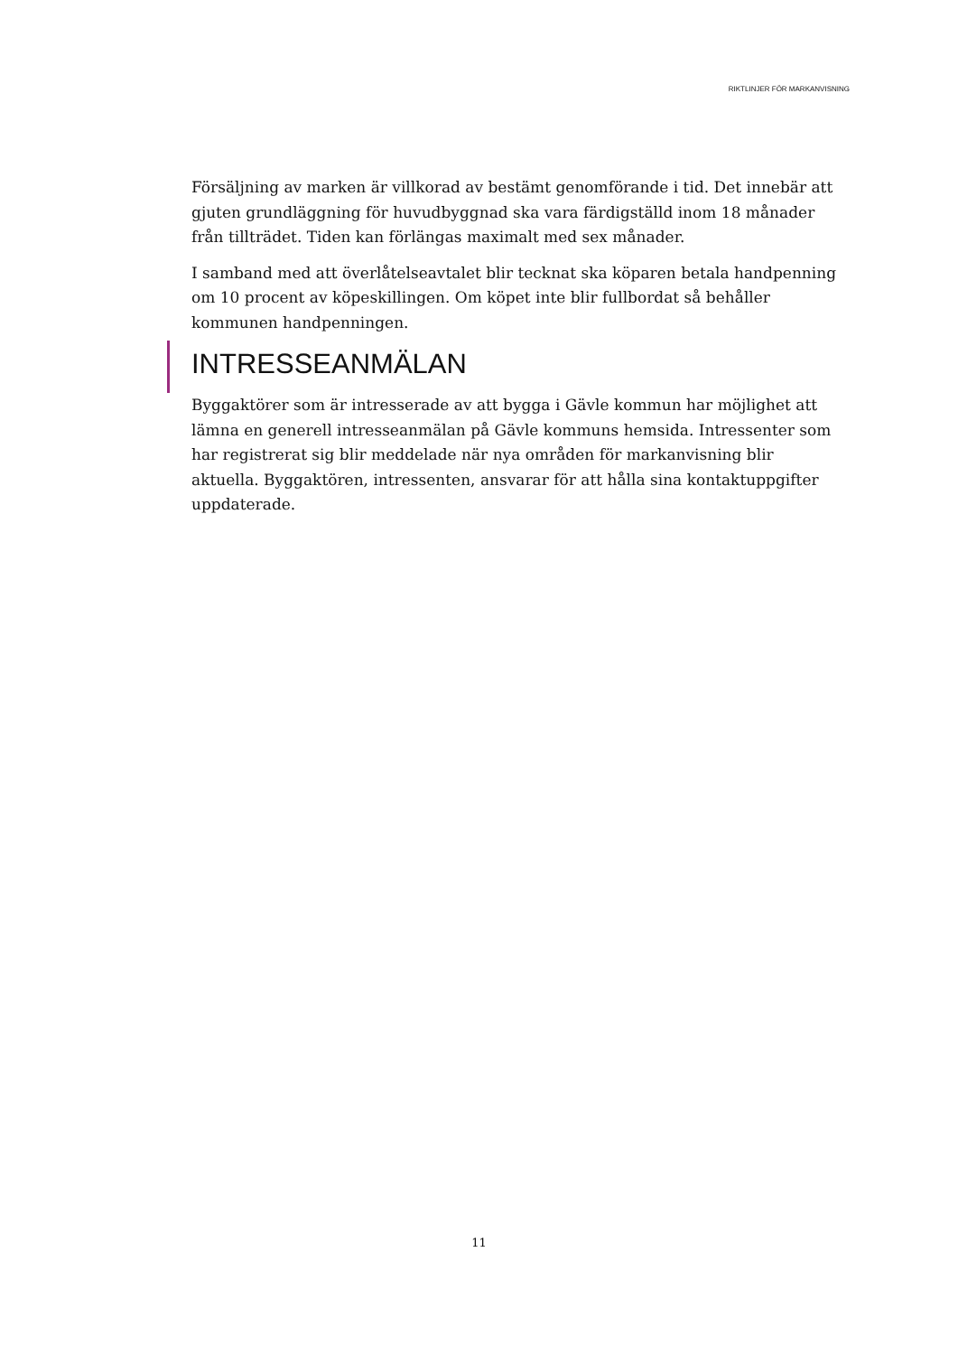RIKTLINJER FÖR MARKANVISNING
Försäljning av marken är villkorad av bestämt genomförande i tid. Det innebär att gjuten grundläggning för huvudbyggnad ska vara färdigställd inom 18 månader från tillträdet. Tiden kan förlängas maximalt med sex månader.
I samband med att överlåtelseavtalet blir tecknat ska köparen betala handpenning om 10 procent av köpeskillingen. Om köpet inte blir fullbordat så behåller kommunen handpenningen.
INTRESSEANMÄLAN
Byggaktörer som är intresserade av att bygga i Gävle kommun har möjlighet att lämna en generell intresseanmälan på Gävle kommuns hemsida. Intressenter som har registrerat sig blir meddelade när nya områden för markanvisning blir aktuella. Byggaktören, intressenten, ansvarar för att hålla sina kontaktuppgifter uppdaterade.
11